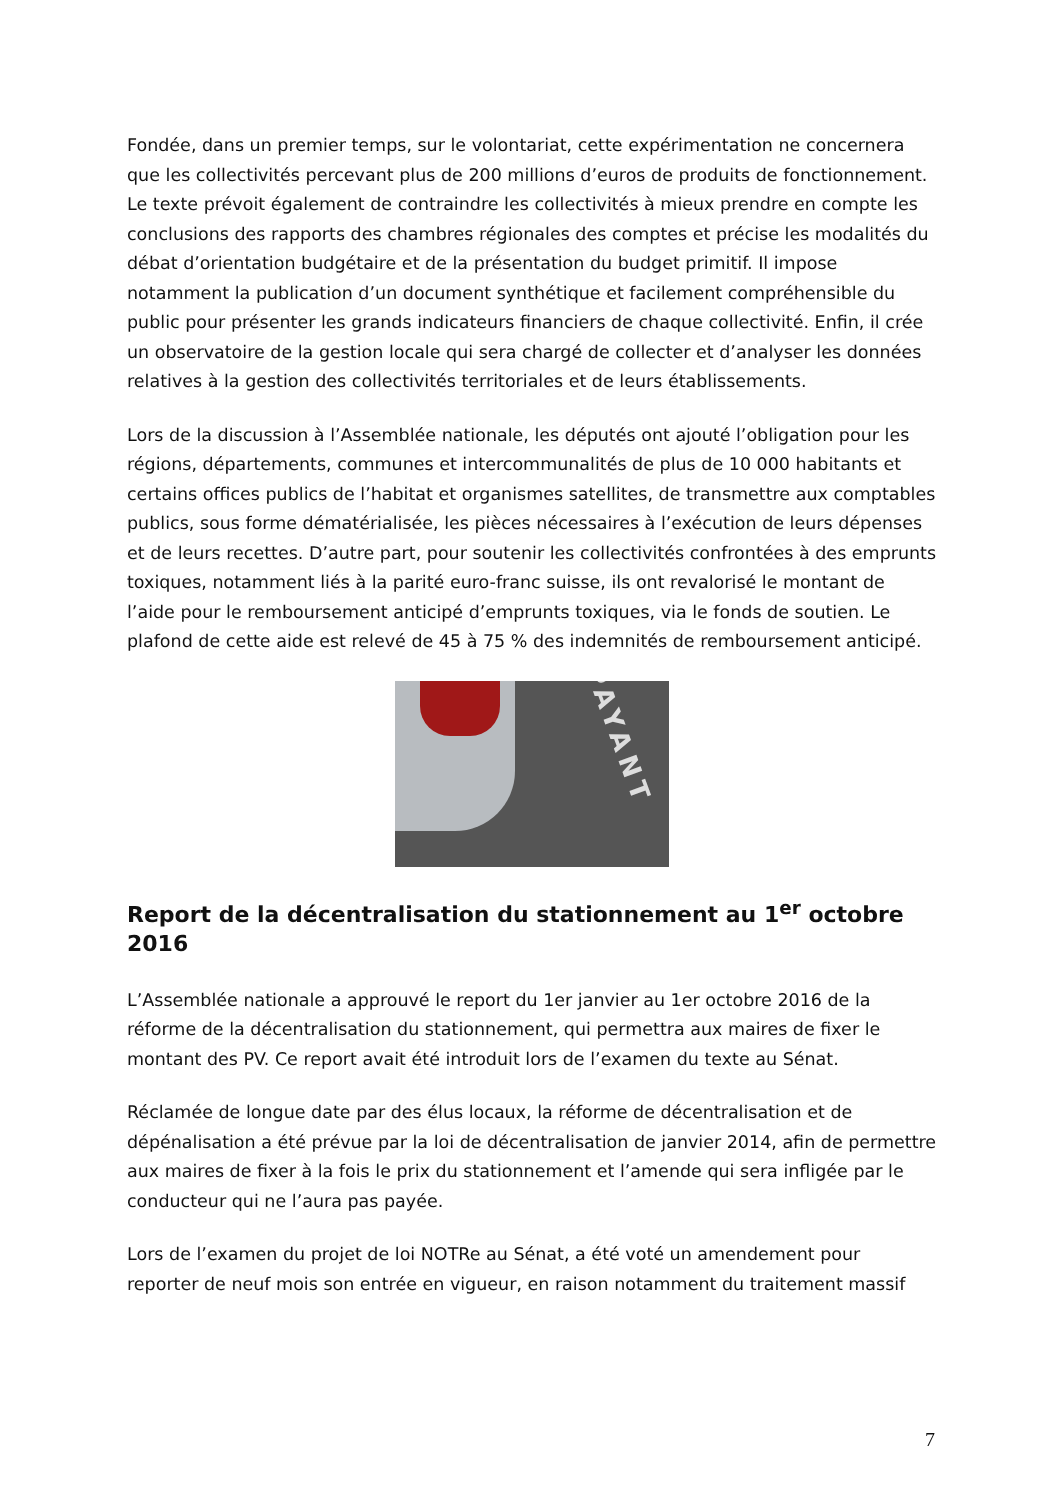Fondée, dans un premier temps, sur le volontariat, cette expérimentation ne concernera que les collectivités percevant plus de 200 millions d’euros de produits de fonctionnement. Le texte prévoit également de contraindre les collectivités à mieux prendre en compte les conclusions des rapports des chambres régionales des comptes et précise les modalités du débat d’orientation budgétaire et de la présentation du budget primitif. Il impose notamment la publication d’un document synthétique et facilement compréhensible du public pour présenter les grands indicateurs financiers de chaque collectivité. Enfin, il crée un observatoire de la gestion locale qui sera chargé de collecter et d’analyser les données relatives à la gestion des collectivités territoriales et de leurs établissements.
Lors de la discussion à l’Assemblée nationale, les députés ont ajouté l’obligation pour les régions, départements, communes et intercommunalités de plus de 10 000 habitants et certains offices publics de l’habitat et organismes satellites, de transmettre aux comptables publics, sous forme dématérialisée, les pièces nécessaires à l’exécution de leurs dépenses et de leurs recettes. D’autre part, pour soutenir les collectivités confrontées à des emprunts toxiques, notamment liés à la parité euro-franc suisse, ils ont revalorisé le montant de l’aide pour le remboursement anticipé d’emprunts toxiques, via le fonds de soutien. Le plafond de cette aide est relevé de 45 à 75 % des indemnités de remboursement anticipé.
PAYANT
Report de la décentralisation du stationnement au 1<sup>er</sup> octobre 2016
L’Assemblée nationale a approuvé le report du 1er janvier au 1er octobre 2016 de la réforme de la décentralisation du stationnement, qui permettra aux maires de fixer le montant des PV. Ce report avait été introduit lors de l’examen du texte au Sénat.
Réclamée de longue date par des élus locaux, la réforme de décentralisation et de dépénalisation a été prévue par la loi de décentralisation de janvier 2014, afin de permettre aux maires de fixer à la fois le prix du stationnement et l’amende qui sera infligée par le conducteur qui ne l’aura pas payée.
Lors de l’examen du projet de loi NOTRe au Sénat, a été voté un amendement pour reporter de neuf mois son entrée en vigueur, en raison notamment du traitement massif
7